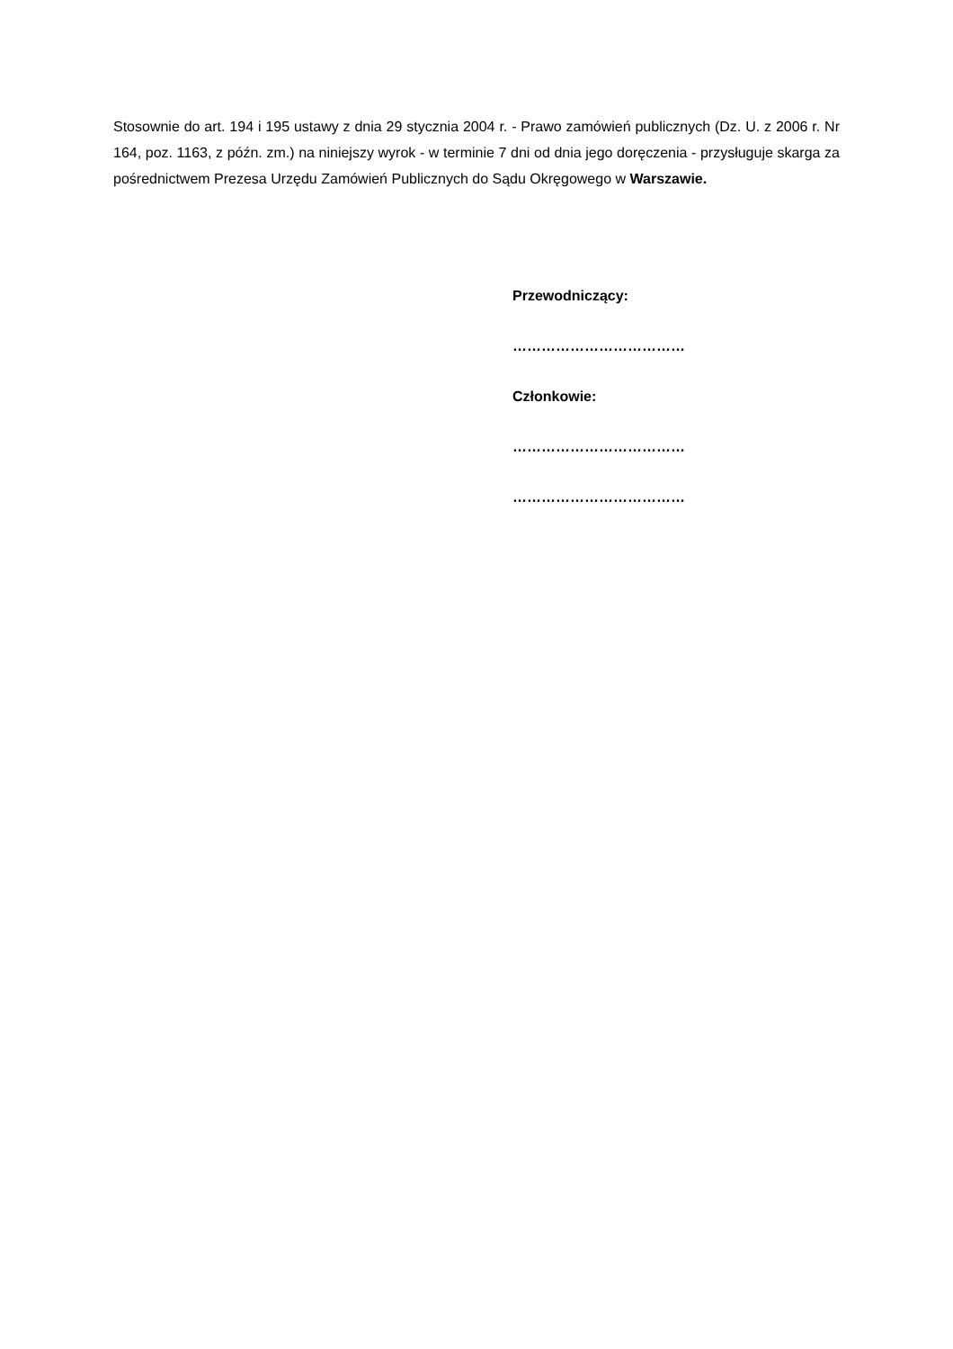Stosownie do art. 194 i 195 ustawy z dnia 29 stycznia 2004 r. - Prawo zamówień publicznych (Dz. U. z 2006 r. Nr 164, poz. 1163, z późn. zm.) na niniejszy wyrok - w terminie 7 dni od dnia jego doręczenia - przysługuje skarga za pośrednictwem Prezesa Urzędu Zamówień Publicznych do Sądu Okręgowego w Warszawie.
Przewodniczący:
………………………………
Członkowie:
………………………………
………………………………